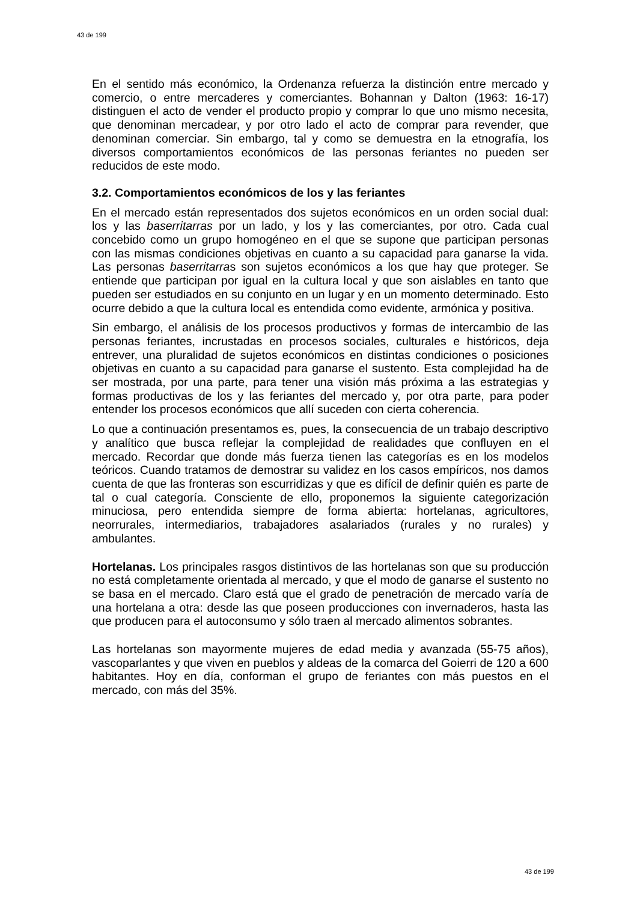43 de 199
En el sentido más económico, la Ordenanza refuerza la distinción entre mercado y comercio, o entre mercaderes y comerciantes. Bohannan y Dalton (1963: 16-17) distinguen el acto de vender el producto propio y comprar lo que uno mismo necesita, que denominan mercadear, y por otro lado el acto de comprar para revender, que denominan comerciar. Sin embargo, tal y como se demuestra en la etnografía, los diversos comportamientos económicos de las personas feriantes no pueden ser reducidos de este modo.
3.2. Comportamientos económicos de los y las feriantes
En el mercado están representados dos sujetos económicos en un orden social dual: los y las baserritarras por un lado, y los y las comerciantes, por otro. Cada cual concebido como un grupo homogéneo en el que se supone que participan personas con las mismas condiciones objetivas en cuanto a su capacidad para ganarse la vida. Las personas baserritarras son sujetos económicos a los que hay que proteger. Se entiende que participan por igual en la cultura local y que son aislables en tanto que pueden ser estudiados en su conjunto en un lugar y en un momento determinado. Esto ocurre debido a que la cultura local es entendida como evidente, armónica y positiva.
Sin embargo, el análisis de los procesos productivos y formas de intercambio de las personas feriantes, incrustadas en procesos sociales, culturales e históricos, deja entrever, una pluralidad de sujetos económicos en distintas condiciones o posiciones objetivas en cuanto a su capacidad para ganarse el sustento. Esta complejidad ha de ser mostrada, por una parte, para tener una visión más próxima a las estrategias y formas productivas de los y las feriantes del mercado y, por otra parte, para poder entender los procesos económicos que allí suceden con cierta coherencia.
Lo que a continuación presentamos es, pues, la consecuencia de un trabajo descriptivo y analítico que busca reflejar la complejidad de realidades que confluyen en el mercado. Recordar que donde más fuerza tienen las categorías es en los modelos teóricos. Cuando tratamos de demostrar su validez en los casos empíricos, nos damos cuenta de que las fronteras son escurridizas y que es difícil de definir quién es parte de tal o cual categoría. Consciente de ello, proponemos la siguiente categorización minuciosa, pero entendida siempre de forma abierta: hortelanas, agricultores, neorrurales, intermediarios, trabajadores asalariados (rurales y no rurales) y ambulantes.
Hortelanas. Los principales rasgos distintivos de las hortelanas son que su producción no está completamente orientada al mercado, y que el modo de ganarse el sustento no se basa en el mercado. Claro está que el grado de penetración de mercado varía de una hortelana a otra: desde las que poseen producciones con invernaderos, hasta las que producen para el autoconsumo y sólo traen al mercado alimentos sobrantes.
Las hortelanas son mayormente mujeres de edad media y avanzada (55-75 años), vascoparlantes y que viven en pueblos y aldeas de la comarca del Goierri de 120 a 600 habitantes. Hoy en día, conforman el grupo de feriantes con más puestos en el mercado, con más del 35%.
43 de 199